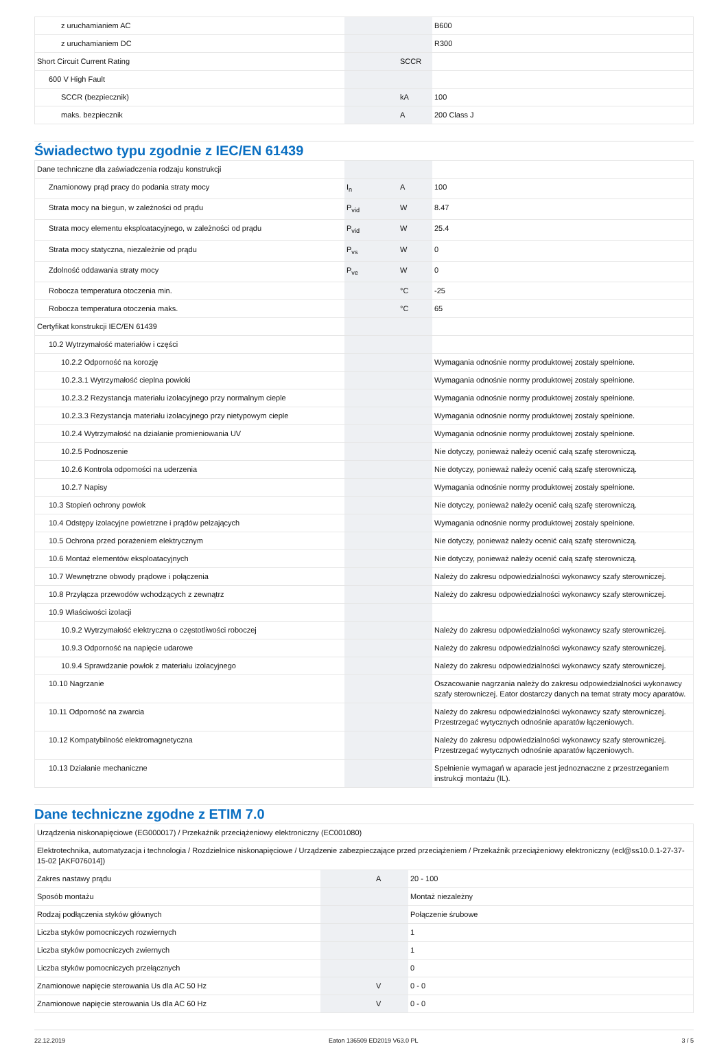| z uruchamianiem AC | | | B600 |
| z uruchamianiem DC | | | R300 |
| Short Circuit Current Rating | | SCCR | |
| 600 V High Fault | | | |
| SCCR (bezpiecznik) | | kA | 100 |
| maks. bezpiecznik | | A | 200 Class J |
Świadectwo typu zgodnie z IEC/EN 61439
| Dane techniczne dla zaświadczenia rodzaju konstrukcji | | | |
| Znamionowy prąd pracy do podania straty mocy | I<sub>n</sub> | A | 100 |
| Strata mocy na biegun, w zależności od prądu | P<sub>vid</sub> | W | 8.47 |
| Strata mocy elementu eksploatacyjnego, w zależności od prądu | P<sub>vid</sub> | W | 25.4 |
| Strata mocy statyczna, niezależnie od prądu | P<sub>vs</sub> | W | 0 |
| Zdolność oddawania straty mocy | P<sub>ve</sub> | W | 0 |
| Robocza temperatura otoczenia min. | | °C | -25 |
| Robocza temperatura otoczenia maks. | | °C | 65 |
| Certyfikat konstrukcji IEC/EN 61439 | | | |
| 10.2 Wytrzymałość materiałów i części | | | |
| 10.2.2 Odporność na korozję | | | Wymagania odnośnie normy produktowej zostały spełnione. |
| 10.2.3.1 Wytrzymałość cieplna powłoki | | | Wymagania odnośnie normy produktowej zostały spełnione. |
| 10.2.3.2 Rezystancja materiału izolacyjnego przy normalnym cieple | | | Wymagania odnośnie normy produktowej zostały spełnione. |
| 10.2.3.3 Rezystancja materiału izolacyjnego przy nietypowym cieple | | | Wymagania odnośnie normy produktowej zostały spełnione. |
| 10.2.4 Wytrzymałość na działanie promieniowania UV | | | Wymagania odnośnie normy produktowej zostały spełnione. |
| 10.2.5 Podnoszenie | | | Nie dotyczy, ponieważ należy ocenić całą szafę sterowniczą. |
| 10.2.6 Kontrola odporności na uderzenia | | | Nie dotyczy, ponieważ należy ocenić całą szafę sterowniczą. |
| 10.2.7 Napisy | | | Wymagania odnośnie normy produktowej zostały spełnione. |
| 10.3 Stopień ochrony powłok | | | Nie dotyczy, ponieważ należy ocenić całą szafę sterowniczą. |
| 10.4 Odstępy izolacyjne powietrzne i prądów pełzających | | | Wymagania odnośnie normy produktowej zostały spełnione. |
| 10.5 Ochrona przed porażeniem elektrycznym | | | Nie dotyczy, ponieważ należy ocenić całą szafę sterowniczą. |
| 10.6 Montaż elementów eksploatacyjnych | | | Nie dotyczy, ponieważ należy ocenić całą szafę sterowniczą. |
| 10.7 Wewnętrzne obwody prądowe i połączenia | | | Należy do zakresu odpowiedzialności wykonawcy szafy sterowniczej. |
| 10.8 Przyłącza przewodów wchodzących z zewnątrz | | | Należy do zakresu odpowiedzialności wykonawcy szafy sterowniczej. |
| 10.9 Właściwości izolacji | | | |
| 10.9.2 Wytrzymałość elektryczna o częstotliwości roboczej | | | Należy do zakresu odpowiedzialności wykonawcy szafy sterowniczej. |
| 10.9.3 Odporność na napięcie udarowe | | | Należy do zakresu odpowiedzialności wykonawcy szafy sterowniczej. |
| 10.9.4 Sprawdzanie powłok z materiału izolacyjnego | | | Należy do zakresu odpowiedzialności wykonawcy szafy sterowniczej. |
| 10.10 Nagrzanie | | | Oszacowanie nagrzania należy do zakresu odpowiedzialności wykonawcy szafy sterowniczej. Eator dostarczy danych na temat straty mocy aparatów. |
| 10.11 Odporność na zwarcia | | | Należy do zakresu odpowiedzialności wykonawcy szafy sterowniczej. Przestrzegać wytycznych odnośnie aparatów łączeniowych. |
| 10.12 Kompatybilność elektromagnetyczna | | | Należy do zakresu odpowiedzialności wykonawcy szafy sterowniczej. Przestrzegać wytycznych odnośnie aparatów łączeniowych. |
| 10.13 Działanie mechaniczne | | | Spełnienie wymagań w aparacie jest jednoznaczne z przestrzeganiem instrukcji montażu (IL). |
Dane techniczne zgodne z ETIM 7.0
| Urządzenia niskonapięciowe (EG000017) / Przekaźnik przeciążeniowy elektroniczny (EC001080) | | | |
| Elektrotechnika, automatyzacja i technologia / Rozdzielnice niskonapięciowe / Urządzenie zabezpieczające przed przeciążeniem / Przekaźnik przeciążeniowy elektroniczny (ecl@ss10.0.1-27-37-15-02 [AKF076014]) | | | |
| Zakres nastawy prądu | | A | 20 - 100 |
| Sposób montażu | | | Montaż niezależny |
| Rodzaj podłączenia styków głównych | | | Połączenie śrubowe |
| Liczba styków pomocniczych rozwiernych | | | 1 |
| Liczba styków pomocniczych zwiernych | | | 1 |
| Liczba styków pomocniczych przełącznych | | | 0 |
| Znamionowe napięcie sterowania Us dla AC 50 Hz | | V | 0 - 0 |
| Znamionowe napięcie sterowania Us dla AC 60 Hz | | V | 0 - 0 |
22.12.2019 Eaton 136509 ED2019 V63.0 PL 3 / 5